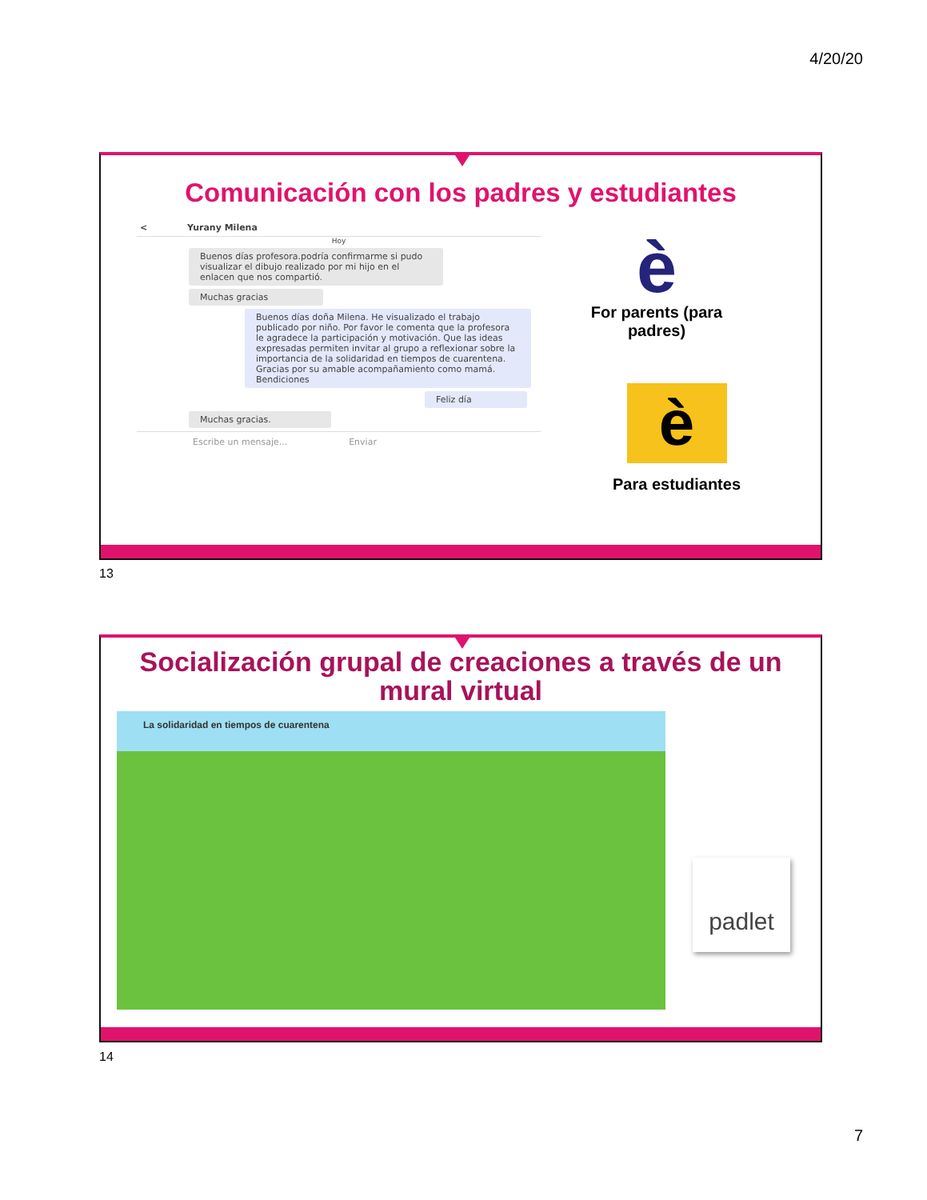4/20/20
Comunicación con los padres y estudiantes
< Yurany Milena
Hoy
Buenos días profesora.podría confirmarme si pudo visualizar el dibujo realizado por mi hijo en el enlacen que nos compartió.
Muchas gracias
Buenos días doña Milena. He visualizado el trabajo publicado por niño. Por favor le comenta que la profesora le agradece la participación y motivación. Que las ideas expresadas permiten invitar al grupo a reflexionar sobre la importancia de la solidaridad en tiempos de cuarentena. Gracias por su amable acompañamiento como mamá. Bendiciones
Feliz día
Muchas gracias.
Escribe un mensaje... Enviar
è
For parents (para padres)
è
Para estudiantes
13
Socialización grupal de creaciones a través de un mural virtual
La solidaridad en tiempos de cuarentena
padlet
14
7